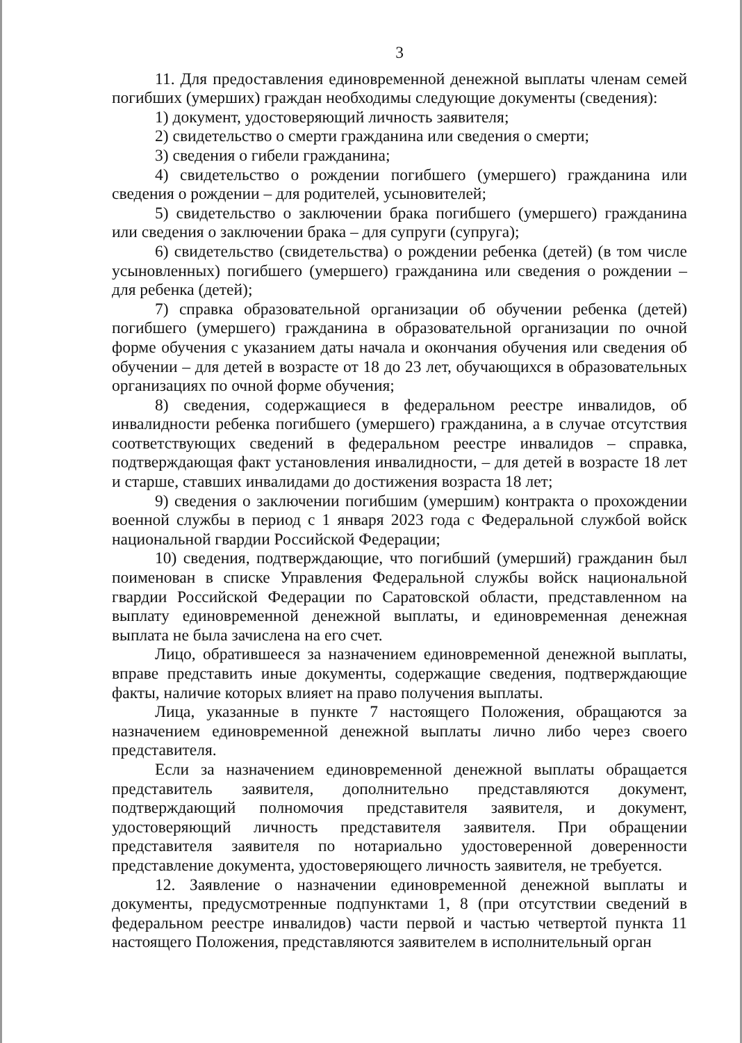3
11. Для предоставления единовременной денежной выплаты членам семей погибших (умерших) граждан необходимы следующие документы (сведения):
1) документ, удостоверяющий личность заявителя;
2) свидетельство о смерти гражданина или сведения о смерти;
3) сведения о гибели гражданина;
4) свидетельство о рождении погибшего (умершего) гражданина или сведения о рождении – для родителей, усыновителей;
5) свидетельство о заключении брака погибшего (умершего) гражданина или сведения о заключении брака – для супруги (супруга);
6) свидетельство (свидетельства) о рождении ребенка (детей) (в том числе усыновленных) погибшего (умершего) гражданина или сведения о рождении – для ребенка (детей);
7) справка образовательной организации об обучении ребенка (детей) погибшего (умершего) гражданина в образовательной организации по очной форме обучения с указанием даты начала и окончания обучения или сведения об обучении – для детей в возрасте от 18 до 23 лет, обучающихся в образовательных организациях по очной форме обучения;
8) сведения, содержащиеся в федеральном реестре инвалидов, об инвалидности ребенка погибшего (умершего) гражданина, а в случае отсутствия соответствующих сведений в федеральном реестре инвалидов – справка, подтверждающая факт установления инвалидности, – для детей в возрасте 18 лет и старше, ставших инвалидами до достижения возраста 18 лет;
9) сведения о заключении погибшим (умершим) контракта о прохождении военной службы в период с 1 января 2023 года с Федеральной службой войск национальной гвардии Российской Федерации;
10) сведения, подтверждающие, что погибший (умерший) гражданин был поименован в списке Управления Федеральной службы войск национальной гвардии Российской Федерации по Саратовской области, представленном на выплату единовременной денежной выплаты, и единовременная денежная выплата не была зачислена на его счет.
Лицо, обратившееся за назначением единовременной денежной выплаты, вправе представить иные документы, содержащие сведения, подтверждающие факты, наличие которых влияет на право получения выплаты.
Лица, указанные в пункте 7 настоящего Положения, обращаются за назначением единовременной денежной выплаты лично либо через своего представителя.
Если за назначением единовременной денежной выплаты обращается представитель заявителя, дополнительно представляются документ, подтверждающий полномочия представителя заявителя, и документ, удостоверяющий личность представителя заявителя. При обращении представителя заявителя по нотариально удостоверенной доверенности представление документа, удостоверяющего личность заявителя, не требуется.
12. Заявление о назначении единовременной денежной выплаты и документы, предусмотренные подпунктами 1, 8 (при отсутствии сведений в федеральном реестре инвалидов) части первой и частью четвертой пункта 11 настоящего Положения, представляются заявителем в исполнительный орган